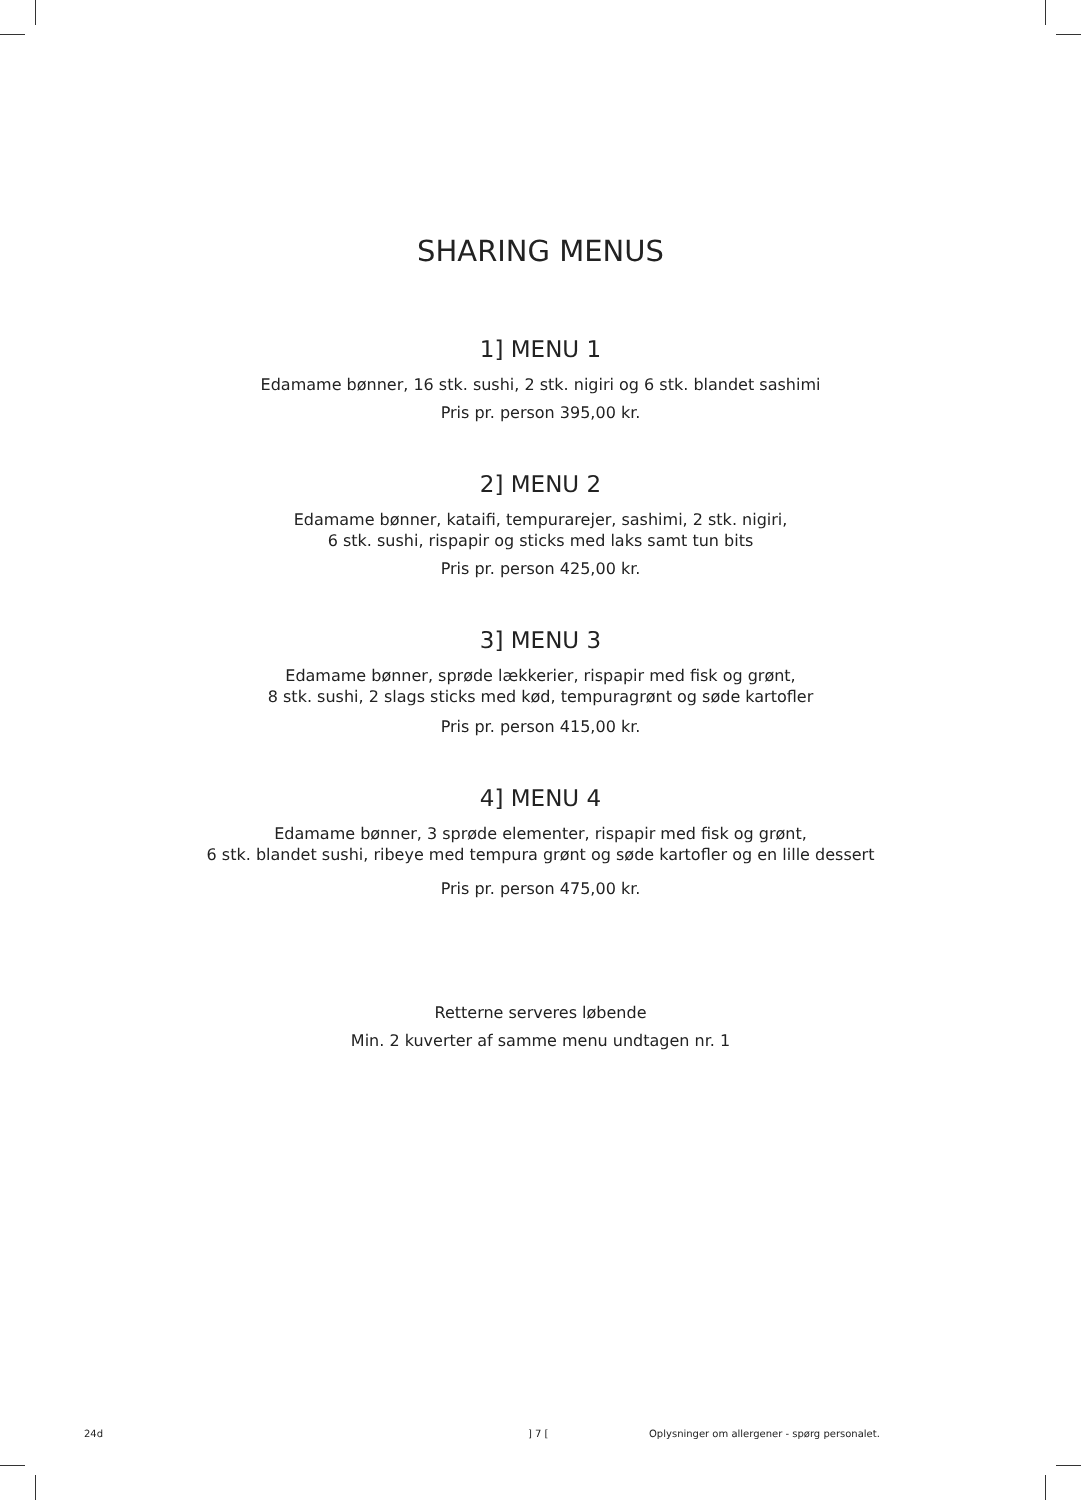SHARING MENUS
1] MENU 1
Edamame bønner, 16 stk. sushi, 2 stk. nigiri og 6 stk. blandet sashimi
Pris pr. person 395,00 kr.
2] MENU 2
Edamame bønner, kataifi, tempurarejer, sashimi, 2 stk. nigiri,
6 stk. sushi, rispapir og sticks med laks samt tun bits
Pris pr. person 425,00 kr.
3] MENU 3
Edamame bønner, sprøde lækkerier, rispapir med fisk og grønt,
8 stk. sushi, 2 slags sticks med kød, tempuragrønt og søde kartofler
Pris pr. person 415,00 kr.
4] MENU 4
Edamame bønner, 3 sprøde elementer, rispapir med fisk og grønt,
6 stk. blandet sushi, ribeye med tempura grønt og søde kartofler og en lille dessert
Pris pr. person 475,00 kr.
Retterne serveres løbende
Min. 2 kuverter af samme menu undtagen nr. 1
24d ] 7 [ Oplysninger om allergener - spørg personalet.